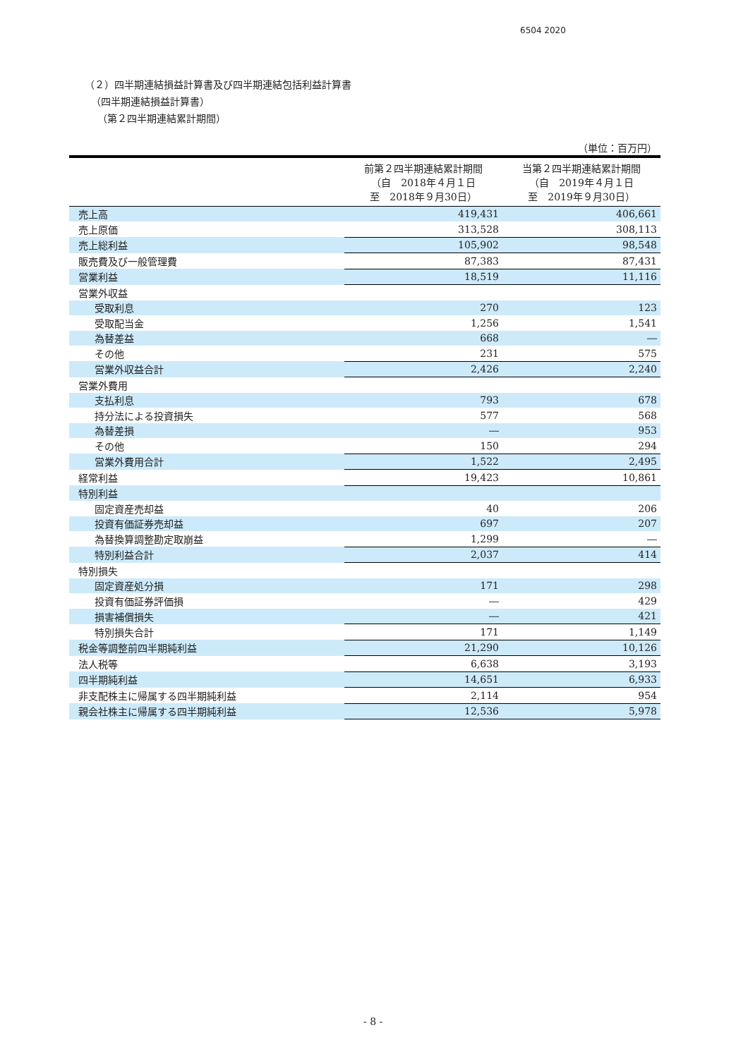6504 2020
（２）四半期連結損益計算書及び四半期連結包括利益計算書
（四半期連結損益計算書）
（第２四半期連結累計期間）
| （単位：百万円） | | |
| | 前第２四半期連結累計期間 （自 2018年４月１日 至 2018年９月30日） | 当第２四半期連結累計期間 （自 2019年４月１日 至 2019年９月30日） |
| 売上高 | 419,431 | 406,661 |
| 売上原価 | 313,528 | 308,113 |
| 売上総利益 | 105,902 | 98,548 |
| 販売費及び一般管理費 | 87,383 | 87,431 |
| 営業利益 | 18,519 | 11,116 |
| 営業外収益 | | |
| 受取利息 | 270 | 123 |
| 受取配当金 | 1,256 | 1,541 |
| 為替差益 | 668 | ― |
| その他 | 231 | 575 |
| 営業外収益合計 | 2,426 | 2,240 |
| 営業外費用 | | |
| 支払利息 | 793 | 678 |
| 持分法による投資損失 | 577 | 568 |
| 為替差損 | ― | 953 |
| その他 | 150 | 294 |
| 営業外費用合計 | 1,522 | 2,495 |
| 経常利益 | 19,423 | 10,861 |
| 特別利益 | | |
| 固定資産売却益 | 40 | 206 |
| 投資有価証券売却益 | 697 | 207 |
| 為替換算調整勘定取崩益 | 1,299 | ― |
| 特別利益合計 | 2,037 | 414 |
| 特別損失 | | |
| 固定資産処分損 | 171 | 298 |
| 投資有価証券評価損 | ― | 429 |
| 損害補償損失 | ― | 421 |
| 特別損失合計 | 171 | 1,149 |
| 税金等調整前四半期純利益 | 21,290 | 10,126 |
| 法人税等 | 6,638 | 3,193 |
| 四半期純利益 | 14,651 | 6,933 |
| 非支配株主に帰属する四半期純利益 | 2,114 | 954 |
| 親会社株主に帰属する四半期純利益 | 12,536 | 5,978 |
- 8 -